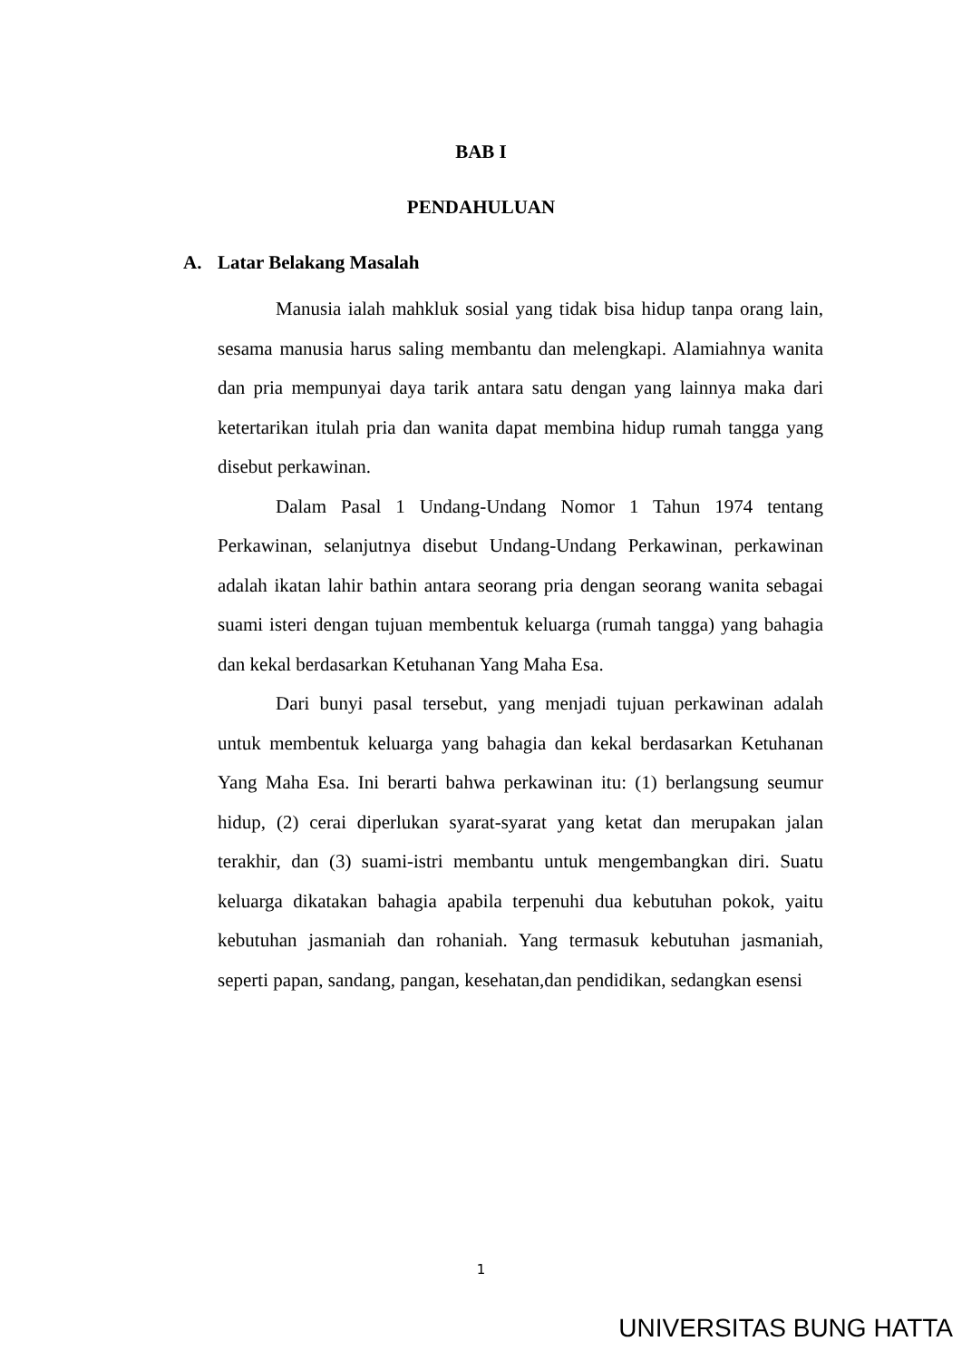BAB I
PENDAHULUAN
A. Latar Belakang Masalah
Manusia ialah mahkluk sosial yang tidak bisa hidup tanpa orang lain, sesama manusia harus saling membantu dan melengkapi. Alamiahnya wanita dan pria mempunyai daya tarik antara satu dengan yang lainnya maka dari ketertarikan itulah pria dan wanita dapat membina hidup rumah tangga yang disebut perkawinan.
Dalam Pasal 1 Undang-Undang Nomor 1 Tahun 1974 tentang Perkawinan, selanjutnya disebut Undang-Undang Perkawinan, perkawinan adalah ikatan lahir bathin antara seorang pria dengan seorang wanita sebagai suami isteri dengan tujuan membentuk keluarga (rumah tangga) yang bahagia dan kekal berdasarkan Ketuhanan Yang Maha Esa.
Dari bunyi pasal tersebut, yang menjadi tujuan perkawinan adalah untuk membentuk keluarga yang bahagia dan kekal berdasarkan Ketuhanan Yang Maha Esa. Ini berarti bahwa perkawinan itu: (1) berlangsung seumur hidup, (2) cerai diperlukan syarat-syarat yang ketat dan merupakan jalan terakhir, dan (3) suami-istri membantu untuk mengembangkan diri. Suatu keluarga dikatakan bahagia apabila terpenuhi dua kebutuhan pokok, yaitu kebutuhan jasmaniah dan rohaniah. Yang termasuk kebutuhan jasmaniah, seperti papan, sandang, pangan, kesehatan,dan pendidikan, sedangkan esensi
1
UNIVERSITAS BUNG HATTA